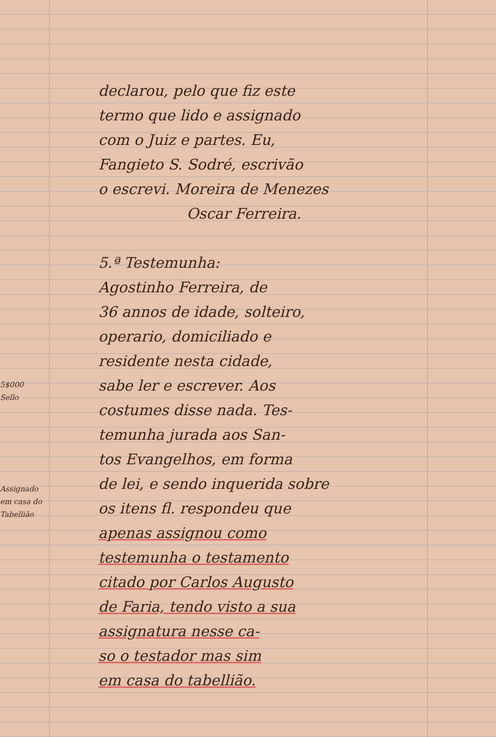5$000
Sello
Assignado em casa do Tabellião
declarou, pelo que fiz este
termo que lido e assignado
com o Juiz e partes. Eu,
Fangieto S. Sodré, escrivão
o escrevi. Moreira de Menezes
Oscar Ferreira.
5.ª Testemunha:
Agostinho Ferreira, de
36 annos de idade, solteiro,
operario, domiciliado e
residente nesta cidade,
sabe ler e escrever. Aos
costumes disse nada. Tes-
temunha jurada aos San-
tos Evangelhos, em forma
de lei, e sendo inquerida sobre
os itens fl. respondeu que
apenas assignou como
testemunha o testamento
citado por Carlos Augusto
de Faria, tendo visto a sua
assignatura nesse ca-
so o testador mas sim
em casa do tabellião.